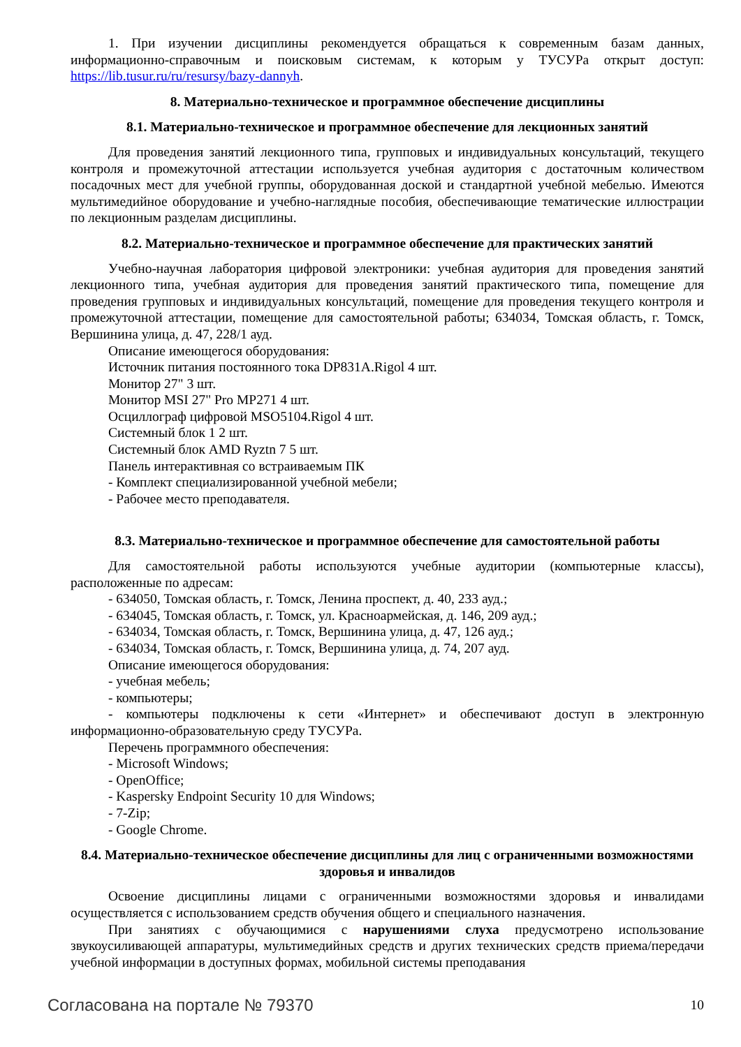1. При изучении дисциплины рекомендуется обращаться к современным базам данных, информационно-справочным и поисковым системам, к которым у ТУСУРа открыт доступ: https://lib.tusur.ru/ru/resursy/bazy-dannyh.
8. Материально-техническое и программное обеспечение дисциплины
8.1. Материально-техническое и программное обеспечение для лекционных занятий
Для проведения занятий лекционного типа, групповых и индивидуальных консультаций, текущего контроля и промежуточной аттестации используется учебная аудитория с достаточным количеством посадочных мест для учебной группы, оборудованная доской и стандартной учебной мебелью. Имеются мультимедийное оборудование и учебно-наглядные пособия, обеспечивающие тематические иллюстрации по лекционным разделам дисциплины.
8.2. Материально-техническое и программное обеспечение для практических занятий
Учебно-научная лаборатория цифровой электроники: учебная аудитория для проведения занятий лекционного типа, учебная аудитория для проведения занятий практического типа, помещение для проведения групповых и индивидуальных консультаций, помещение для проведения текущего контроля и промежуточной аттестации, помещение для самостоятельной работы; 634034, Томская область, г. Томск, Вершинина улица, д. 47, 228/1 ауд.
Описание имеющегося оборудования:
Источник питания постоянного тока DP831A.Rigol 4 шт.
Монитор 27" 3 шт.
Монитор MSI 27" Pro MP271 4 шт.
Осциллограф цифровой MSO5104.Rigol 4 шт.
Системный блок 1 2 шт.
Системный блок AMD Ryztn 7 5 шт.
Панель интерактивная со встраиваемым ПК
- Комплект специализированной учебной мебели;
- Рабочее место преподавателя.
8.3. Материально-техническое и программное обеспечение для самостоятельной работы
Для самостоятельной работы используются учебные аудитории (компьютерные классы), расположенные по адресам:
- 634050, Томская область, г. Томск, Ленина проспект, д. 40, 233 ауд.;
- 634045, Томская область, г. Томск, ул. Красноармейская, д. 146, 209 ауд.;
- 634034, Томская область, г. Томск, Вершинина улица, д. 47, 126 ауд.;
- 634034, Томская область, г. Томск, Вершинина улица, д. 74, 207 ауд.
Описание имеющегося оборудования:
- учебная мебель;
- компьютеры;
- компьютеры подключены к сети «Интернет» и обеспечивают доступ в электронную информационно-образовательную среду ТУСУРа.
Перечень программного обеспечения:
- Microsoft Windows;
- OpenOffice;
- Kaspersky Endpoint Security 10 для Windows;
- 7-Zip;
- Google Chrome.
8.4. Материально-техническое обеспечение дисциплины для лиц с ограниченными возможностями здоровья и инвалидов
Освоение дисциплины лицами с ограниченными возможностями здоровья и инвалидами осуществляется с использованием средств обучения общего и специального назначения.
При занятиях с обучающимися с нарушениями слуха предусмотрено использование звукоусиливающей аппаратуры, мультимедийных средств и других технических средств приема/передачи учебной информации в доступных формах, мобильной системы преподавания
Согласована на портале № 79370 10